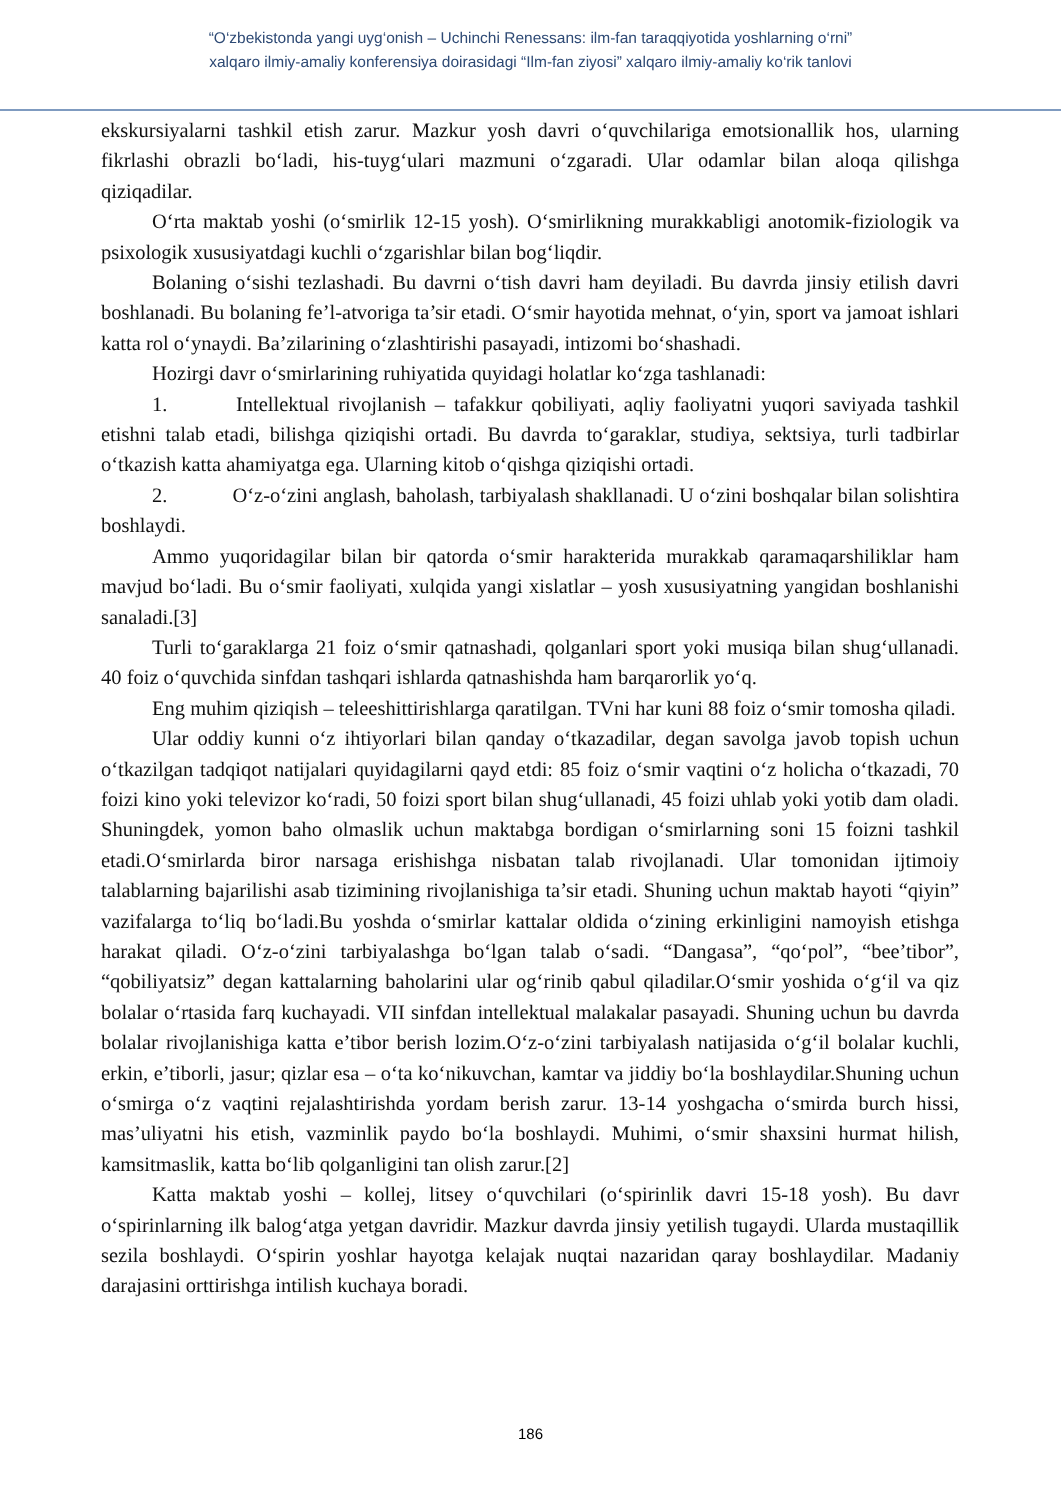“O‘zbekistonda yangi uyg‘onish – Uchinchi Renessans: ilm-fan taraqqiyotida yoshlarning o‘rni”
xalqaro ilmiy-amaliy konferensiya doirasidagi “Ilm-fan ziyosi” xalqaro ilmiy-amaliy ko‘rik tanlovi
ekskursiyalarni tashkil etish zarur. Mazkur yosh davri o‘quvchilariga emotsionallik hos, ularning fikrlashi obrazli bo‘ladi, his-tuyg‘ulari mazmuni o‘zgaradi. Ular odamlar bilan aloqa qilishga qiziqadilar.
O‘rta maktab yoshi (o‘smirlik 12-15 yosh). O‘smirlikning murakkabligi anotomik-fiziologik va psixologik xususiyatdagi kuchli o‘zgarishlar bilan bog‘liqdir.
Bolaning o‘sishi tezlashadi. Bu davrni o‘tish davri ham deyiladi. Bu davrda jinsiy etilish davri boshlanadi. Bu bolaning fe’l-atvoriga ta’sir etadi. O‘smir hayotida mehnat, o‘yin, sport va jamoat ishlari katta rol o‘ynaydi. Ba’zilarining o‘zlashtirishi pasayadi, intizomi bo‘shashadi.
Hozirgi davr o‘smirlarining ruhiyatida quyidagi holatlar ko‘zga tashlanadi:
1. Intellektual rivojlanish – tafakkur qobiliyati, aqliy faoliyatni yuqori saviyada tashkil etishni talab etadi, bilishga qiziqishi ortadi. Bu davrda to‘garaklar, studiya, sektsiya, turli tadbirlar o‘tkazish katta ahamiyatga ega. Ularning kitob o‘qishga qiziqishi ortadi.
2. O‘z-o‘zini anglash, baholash, tarbiyalash shakllanadi. U o‘zini boshqalar bilan solishtira boshlaydi.
Ammo yuqoridagilar bilan bir qatorda o‘smir harakterida murakkab qaramaqarshiliklar ham mavjud bo‘ladi. Bu o‘smir faoliyati, xulqida yangi xislatlar – yosh xususiyatning yangidan boshlanishi sanaladi.[3]
Turli to‘garaklarga 21 foiz o‘smir qatnashadi, qolganlari sport yoki musiqa bilan shug‘ullanadi. 40 foiz o‘quvchida sinfdan tashqari ishlarda qatnashishda ham barqarorlik yo‘q.
Eng muhim qiziqish – teleeshittirishlarga qaratilgan. TVni har kuni 88 foiz o‘smir tomosha qiladi.
Ular oddiy kunni o‘z ihtiyorlari bilan qanday o‘tkazadilar, degan savolga javob topish uchun o‘tkazilgan tadqiqot natijalari quyidagilarni qayd etdi: 85 foiz o‘smir vaqtini o‘z holicha o‘tkazadi, 70 foizi kino yoki televizor ko‘radi, 50 foizi sport bilan shug‘ullanadi, 45 foizi uhlab yoki yotib dam oladi. Shuningdek, yomon baho olmaslik uchun maktabga bordigan o‘smirlarning soni 15 foizni tashkil etadi.O‘smirlarda biror narsaga erishishga nisbatan talab rivojlanadi. Ular tomonidan ijtimoiy talablarning bajarilishi asab tizimining rivojlanishiga ta’sir etadi. Shuning uchun maktab hayoti “qiyin” vazifalarga to‘liq bo‘ladi.Bu yoshda o‘smirlar kattalar oldida o‘zining erkinligini namoyish etishga harakat qiladi. O‘z-o‘zini tarbiyalashga bo‘lgan talab o‘sadi. “Dangasa”, “qo‘pol”, “bee’tibor”, “qobiliyatsiz” degan kattalarning baholarini ular og‘rinib qabul qiladilar.O‘smir yoshida o‘g‘il va qiz bolalar o‘rtasida farq kuchayadi. VII sinfdan intellektual malakalar pasayadi. Shuning uchun bu davrda bolalar rivojlanishiga katta e’tibor berish lozim.O‘z-o‘zini tarbiyalash natijasida o‘g‘il bolalar kuchli, erkin, e’tiborli, jasur; qizlar esa – o‘ta ko‘nikuvchan, kamtar va jiddiy bo‘la boshlaydilar.Shuning uchun o‘smirga o‘z vaqtini rejalashtirishda yordam berish zarur. 13-14 yoshgacha o‘smirda burch hissi, mas’uliyatni his etish, vazminlik paydo bo‘la boshlaydi. Muhimi, o‘smir shaxsini hurmat hilish, kamsitmaslik, katta bo‘lib qolganligini tan olish zarur.[2]
Katta maktab yoshi – kollej, litsey o‘quvchilari (o‘spirinlik davri 15-18 yosh). Bu davr o‘spirinlarning ilk balog‘atga yetgan davridir. Mazkur davrda jinsiy yetilish tugaydi. Ularda mustaqillik sezila boshlaydi. O‘spirin yoshlar hayotga kelajak nuqtai nazaridan qaray boshlaydilar. Madaniy darajasini orttirishga intilish kuchaya boradi.
186